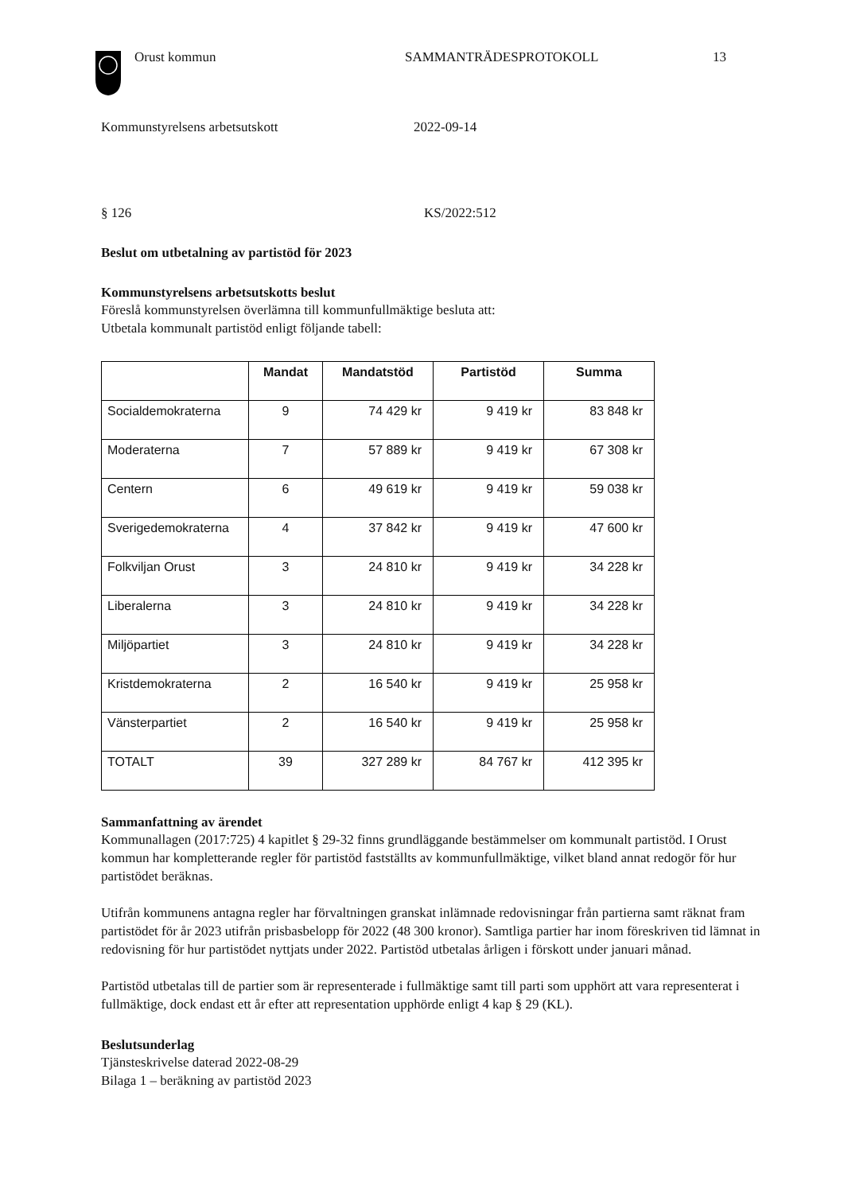Orust kommun SAMMANTRÄDESPROTOKOLL 13
Kommunstyrelsens arbetsutskott 2022-09-14
§ 126 KS/2022:512
Beslut om utbetalning av partistöd för 2023
Kommunstyrelsens arbetsutskotts beslut
Föreslå kommunstyrelsen överlämna till kommunfullmäktige besluta att:
Utbetala kommunalt partistöd enligt följande tabell:
| | Mandat | Mandatstöd | Partistöd | Summa |
| --- | --- | --- | --- | --- |
| Socialdemokraterna | 9 | 74 429 kr | 9 419 kr | 83 848 kr |
| Moderaterna | 7 | 57 889 kr | 9 419 kr | 67 308 kr |
| Centern | 6 | 49 619 kr | 9 419 kr | 59 038 kr |
| Sverigedemokraterna | 4 | 37 842 kr | 9 419 kr | 47 600 kr |
| Folkviljan Orust | 3 | 24 810 kr | 9 419 kr | 34 228 kr |
| Liberalerna | 3 | 24 810 kr | 9 419 kr | 34 228 kr |
| Miljöpartiet | 3 | 24 810 kr | 9 419 kr | 34 228 kr |
| Kristdemokraterna | 2 | 16 540 kr | 9 419 kr | 25 958 kr |
| Vänsterpartiet | 2 | 16 540 kr | 9 419 kr | 25 958 kr |
| TOTALT | 39 | 327 289 kr | 84 767 kr | 412 395 kr |
Sammanfattning av ärendet
Kommunallagen (2017:725) 4 kapitlet § 29-32 finns grundläggande bestämmelser om kommunalt partistöd. I Orust kommun har kompletterande regler för partistöd fastställts av kommunfullmäktige, vilket bland annat redogör för hur partistödet beräknas.
Utifrån kommunens antagna regler har förvaltningen granskat inlämnade redovisningar från partierna samt räknat fram partistödet för år 2023 utifrån prisbasbelopp för 2022 (48 300 kronor). Samtliga partier har inom föreskriven tid lämnat in redovisning för hur partistödet nyttjats under 2022. Partistöd utbetalas årligen i förskott under januari månad.
Partistöd utbetalas till de partier som är representerade i fullmäktige samt till parti som upphört att vara representerat i fullmäktige, dock endast ett år efter att representation upphörde enligt 4 kap § 29 (KL).
Beslutsunderlag
Tjänsteskrivelse daterad 2022-08-29
Bilaga 1 – beräkning av partistöd 2023